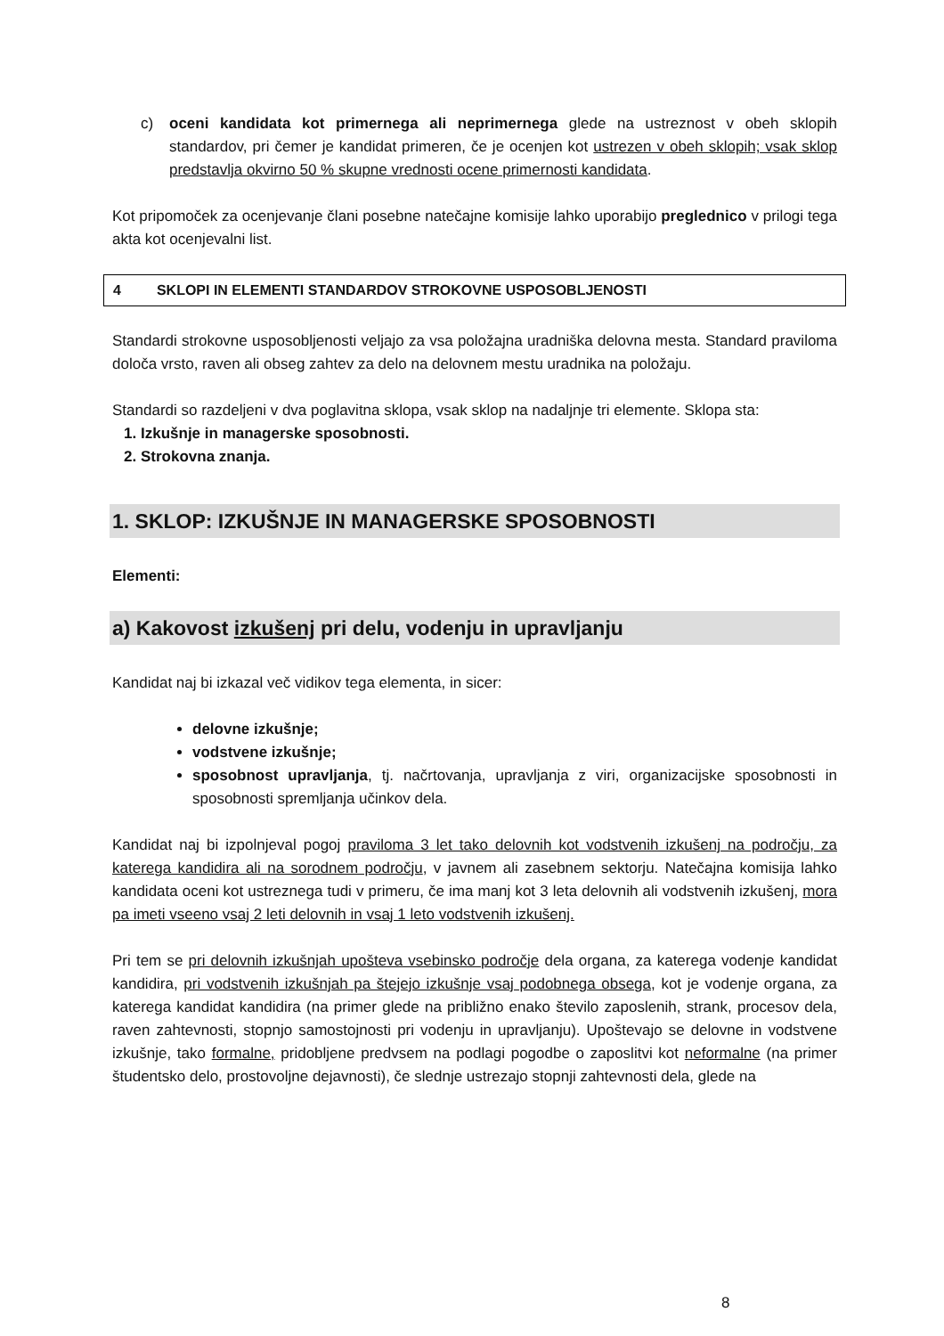c) oceni kandidata kot primernega ali neprimernega glede na ustreznost v obeh sklopih standardov, pri čemer je kandidat primeren, če je ocenjen kot ustrezen v obeh sklopih; vsak sklop predstavlja okvirno 50 % skupne vrednosti ocene primernosti kandidata.
Kot pripomoček za ocenjevanje člani posebne natečajne komisije lahko uporabijo preglednico v prilogi tega akta kot ocenjevalni list.
4 SKLOPI IN ELEMENTI STANDARDOV STROKOVNE USPOSOBLJENOSTI
Standardi strokovne usposobljenosti veljajo za vsa položajna uradniška delovna mesta. Standard praviloma določa vrsto, raven ali obseg zahtev za delo na delovnem mestu uradnika na položaju.
Standardi so razdeljeni v dva poglavitna sklopa, vsak sklop na nadaljnje tri elemente. Sklopa sta:
1. Izkušnje in managerske sposobnosti.
2. Strokovna znanja.
1. SKLOP: IZKUŠNJE IN MANAGERSKE SPOSOBNOSTI
Elementi:
a) Kakovost izkušenj pri delu, vodenju in upravljanju
Kandidat naj bi izkazal več vidikov tega elementa, in sicer:
delovne izkušnje;
vodstvene izkušnje;
sposobnost upravljanja, tj. načrtovanja, upravljanja z viri, organizacijske sposobnosti in sposobnosti spremljanja učinkov dela.
Kandidat naj bi izpolnjeval pogoj praviloma 3 let tako delovnih kot vodstvenih izkušenj na področju, za katerega kandidira ali na sorodnem področju, v javnem ali zasebnem sektorju. Natečajna komisija lahko kandidata oceni kot ustreznega tudi v primeru, če ima manj kot 3 leta delovnih ali vodstvenih izkušenj, mora pa imeti vseeno vsaj 2 leti delovnih in vsaj 1 leto vodstvenih izkušenj.
Pri tem se pri delovnih izkušnjah upošteva vsebinsko področje dela organa, za katerega vodenje kandidat kandidira, pri vodstvenih izkušnjah pa štejejo izkušnje vsaj podobnega obsega, kot je vodenje organa, za katerega kandidat kandidira (na primer glede na približno enako število zaposlenih, strank, procesov dela, raven zahtevnosti, stopnjo samostojnosti pri vodenju in upravljanju). Upoštevajo se delovne in vodstvene izkušnje, tako formalne, pridobljene predvsem na podlagi pogodbe o zaposlitvi kot neformalne (na primer študentsko delo, prostovoljne dejavnosti), če slednje ustrezajo stopnji zahtevnosti dela, glede na
8